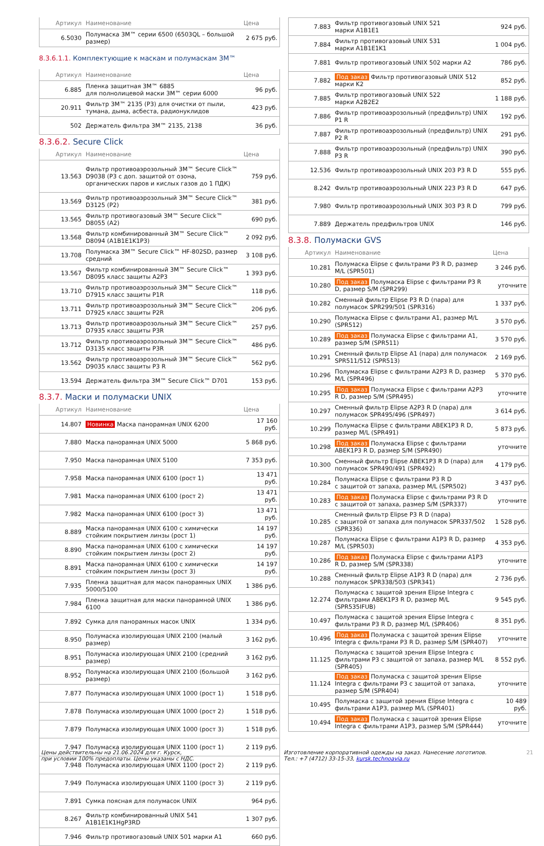| Артикул | Наименование | Цена |
| --- | --- | --- |
| 6.5030 | Полумаска 3M™ серии 6500 (6503QL – большой размер) | 2 675 руб. |
8.3.6.1.1. Комплектующие к маскам и полумаскам 3M™
| Артикул | Наименование | Цена |
| --- | --- | --- |
| 6.885 | Пленка защитная 3M™ 6885 для полнолицевой маски 3M™ серии 6000 | 96 руб. |
| 20.911 | Фильтр 3M™ 2135 (P3) для очистки от пыли, тумана, дыма, асбеста, радионуклидов | 423 руб. |
| 502 | Держатель фильтра 3M™ 2135, 2138 | 36 руб. |
8.3.6.2. Secure Click
| Артикул | Наименование | Цена |
| --- | --- | --- |
| 13.563 | Фильтр противоаэрозольный 3M™ Secure Click™ D9038 (P3 с доп. защитой от озона, органических паров и кислых газов до 1 ПДК) | 759 руб. |
| 13.569 | Фильтр противоаэрозольный 3M™ Secure Click™ D3125 (P2) | 381 руб. |
| 13.565 | Фильтр противогазовый 3M™ Secure Click™ D8055 (A2) | 690 руб. |
| 13.568 | Фильтр комбинированный 3M™ Secure Click™ D8094 (A1B1E1K1P3) | 2 092 руб. |
| 13.708 | Полумаска 3M™ Secure Click™ HF-802SD, размер средний | 3 108 руб. |
| 13.567 | Фильтр комбинированный 3M™ Secure Click™ D8095 класс защиты A2P3 | 1 393 руб. |
| 13.710 | Фильтр противоаэрозольный 3M™ Secure Click™ D7915 класс защиты P1R | 118 руб. |
| 13.711 | Фильтр противоаэрозольный 3M™ Secure Click™ D7925 класс защиты P2R | 206 руб. |
| 13.713 | Фильтр противоаэрозольный 3M™ Secure Click™ D7935 класс защиты P3R | 257 руб. |
| 13.712 | Фильтр противоаэрозольный 3M™ Secure Click™ D3135 класс защиты P3R | 486 руб. |
| 13.562 | Фильтр противоаэрозольный 3M™ Secure Click™ D9035 класс защиты P3 R | 562 руб. |
| 13.594 | Держатель фильтра 3M™ Secure Click™ D701 | 153 руб. |
8.3.7. Маски и полумаски UNIX
| Артикул | Наименование | Цена |
| --- | --- | --- |
| 14.807 | Новинка Маска панорамная UNIX 6200 | 17 160 руб. |
| 7.880 | Маска панорамная UNIX 5000 | 5 868 руб. |
| 7.950 | Маска панорамная UNIX 5100 | 7 353 руб. |
| 7.958 | Маска панорамная UNIX 6100 (рост 1) | 13 471 руб. |
| 7.981 | Маска панорамная UNIX 6100 (рост 2) | 13 471 руб. |
| 7.982 | Маска панорамная UNIX 6100 (рост 3) | 13 471 руб. |
| 8.889 | Маска панорамная UNIX 6100 с химически стойким покрытием линзы (рост 1) | 14 197 руб. |
| 8.890 | Маска панорамная UNIX 6100 с химически стойким покрытием линзы (рост 2) | 14 197 руб. |
| 8.891 | Маска панорамная UNIX 6100 с химически стойким покрытием линзы (рост 3) | 14 197 руб. |
| 7.935 | Пленка защитная для масок панорамных UNIX 5000/5100 | 1 386 руб. |
| 7.984 | Пленка защитная для маски панорамной UNIX 6100 | 1 386 руб. |
| 7.892 | Сумка для панорамных масок UNIX | 1 334 руб. |
| 8.950 | Полумаска изолирующая UNIX 2100 (малый размер) | 3 162 руб. |
| 8.951 | Полумаска изолирующая UNIX 2100 (средний размер) | 3 162 руб. |
| 8.952 | Полумаска изолирующая UNIX 2100 (большой размер) | 3 162 руб. |
| 7.877 | Полумаска изолирующая UNIX 1000 (рост 1) | 1 518 руб. |
| 7.878 | Полумаска изолирующая UNIX 1000 (рост 2) | 1 518 руб. |
| 7.879 | Полумаска изолирующая UNIX 1000 (рост 3) | 1 518 руб. |
| 7.947 | Полумаска изолирующая UNIX 1100 (рост 1) | 2 119 руб. |
| 7.948 | Полумаска изолирующая UNIX 1100 (рост 2) | 2 119 руб. |
| 7.949 | Полумаска изолирующая UNIX 1100 (рост 3) | 2 119 руб. |
| 7.891 | Сумка поясная для полумасок UNIX | 964 руб. |
| 8.267 | Фильтр комбинированный UNIX 541 A1B1E1K1HgP3RD | 1 307 руб. |
| 7.946 | Фильтр противогазовый UNIX 501 марки A1 | 660 руб. |
| 7.883 | Фильтр противогазовый UNIX 521 марки A1B1E1 | 924 руб. |
| 7.884 | Фильтр противогазовый UNIX 531 марки A1B1E1K1 | 1 004 руб. |
| 7.881 | Фильтр противогазовый UNIX 502 марки A2 | 786 руб. |
| 7.882 | Под заказ Фильтр противогазовый UNIX 512 марки K2 | 852 руб. |
| 7.885 | Фильтр противогазовый UNIX 522 марки A2B2E2 | 1 188 руб. |
| 7.886 | Фильтр противоаэрозольный (предфильтр) UNIX P1 R | 192 руб. |
| 7.887 | Фильтр противоаэрозольный (предфильтр) UNIX P2 R | 291 руб. |
| 7.888 | Фильтр противоаэрозольный (предфильтр) UNIX P3 R | 390 руб. |
| 12.536 | Фильтр противоаэрозольный UNIX 203 P3 R D | 555 руб. |
| 8.242 | Фильтр противоаэрозольный UNIX 223 P3 R D | 647 руб. |
| 7.980 | Фильтр противоаэрозольный UNIX 303 P3 R D | 799 руб. |
| 7.889 | Держатель предфильтров UNIX | 146 руб. |
8.3.8. Полумаски GVS
| Артикул | Наименование | Цена |
| --- | --- | --- |
| 10.281 | Полумаска Elipse с фильтрами P3 R D, размер M/L (SPR501) | 3 246 руб. |
| 10.280 | Под заказ Полумаска Elipse с фильтрами P3 R D, размер S/M (SPR299) | уточните |
| 10.282 | Сменный фильтр Elipse P3 R D (пара) для полумасок SPR299/501 (SPR316) | 1 337 руб. |
| 10.290 | Полумаска Elipse с фильтрами A1, размер M/L (SPR512) | 3 570 руб. |
| 10.289 | Под заказ Полумаска Elipse с фильтрами A1, размер S/M (SPR511) | 3 570 руб. |
| 10.291 | Сменный фильтр Elipse A1 (пара) для полумасок SPR511/512 (SPR513) | 2 169 руб. |
| 10.296 | Полумаска Elipse с фильтрами A2P3 R D, размер M/L (SPR496) | 5 370 руб. |
| 10.295 | Под заказ Полумаска Elipse с фильтрами A2P3 R D, размер S/M (SPR495) | уточните |
| 10.297 | Сменный фильтр Elipse A2P3 R D (пара) для полумасок SPR495/496 (SPR497) | 3 614 руб. |
| 10.299 | Полумаска Elipse с фильтрами ABEK1P3 R D, размер M/L (SPR491) | 5 873 руб. |
| 10.298 | Под заказ Полумаска Elipse с фильтрами ABEK1P3 R D, размер S/M (SPR490) | уточните |
| 10.300 | Сменный фильтр Elipse ABEK1P3 R D (пара) для полумасок SPR490/491 (SPR492) | 4 179 руб. |
| 10.284 | Полумаска Elipse с фильтрами P3 R D с защитой от запаха, размер M/L (SPR502) | 3 437 руб. |
| 10.283 | Под заказ Полумаска Elipse с фильтрами P3 R D с защитой от запаха, размер S/M (SPR337) | уточните |
| 10.285 | Сменный фильтр Elipse P3 R D (пара) с защитой от запаха для полумасок SPR337/502 (SPR336) | 1 528 руб. |
| 10.287 | Полумаска Elipse с фильтрами A1P3 R D, размер M/L (SPR503) | 4 353 руб. |
| 10.286 | Под заказ Полумаска Elipse с фильтрами A1P3 R D, размер S/M (SPR338) | уточните |
| 10.288 | Сменный фильтр Elipse A1P3 R D (пара) для полумасок SPR338/503 (SPR341) | 2 736 руб. |
| 12.274 | Полумаска с защитой зрения Elipse Integra с фильтрами ABEK1P3 R D, размер M/L (SPR535IFUB) | 9 545 руб. |
| 10.497 | Полумаска с защитой зрения Elipse Integra с фильтрами P3 R D, размер M/L (SPR406) | 8 351 руб. |
| 10.496 | Под заказ Полумаска с защитой зрения Elipse Integra с фильтрами P3 R D, размер S/M (SPR407) | уточните |
| 11.125 | Полумаска с защитой зрения Elipse Integra с фильтрами P3 с защитой от запаха, размер M/L (SPR405) | 8 552 руб. |
| 11.124 | Под заказ Полумаска с защитой зрения Elipse Integra с фильтрами P3 с защитой от запаха, размер S/M (SPR404) | уточните |
| 10.495 | Полумаска с защитой зрения Elipse Integra с фильтрами A1P3, размер M/L (SPR401) | 10 489 руб. |
| 10.494 | Под заказ Полумаска с защитой зрения Elipse Integra с фильтрами A1P3, размер S/M (SPR444) | уточните |
Цены действительны на 21.06.2024 для г. Курск,
при условии 100% предоплаты. Цены указаны с НДС.
Изготовление корпоративной одежды на заказ. Нанесение логотипов.
Тел.: +7 (4712) 33-15-33, kursk.technoavia.ru
21